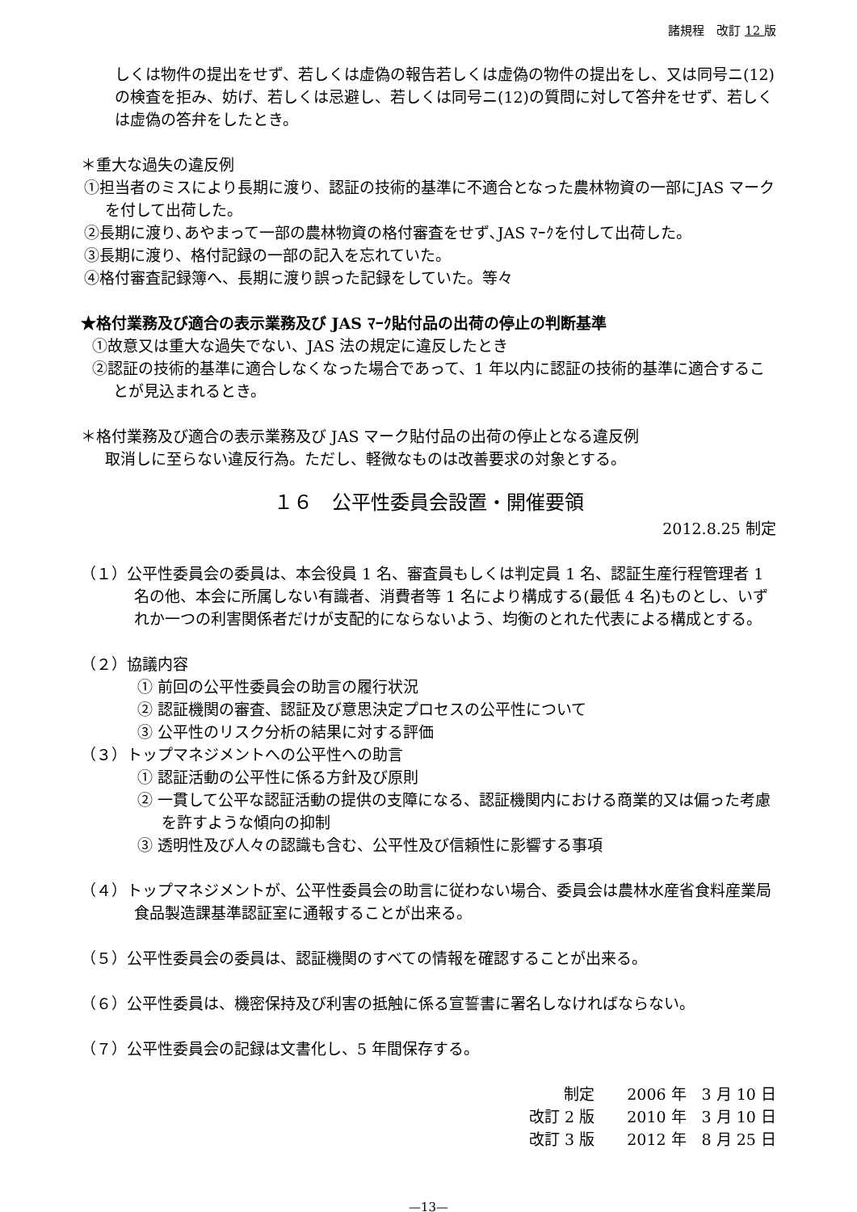諸規程　改訂 12 版
しくは物件の提出をせず、若しくは虚偽の報告若しくは虚偽の物件の提出をし、又は同号ニ(12)の検査を拒み、妨げ、若しくは忌避し、若しくは同号ニ(12)の質問に対して答弁をせず、若しくは虚偽の答弁をしたとき。
＊重大な過失の違反例
①担当者のミスにより長期に渡り、認証の技術的基準に不適合となった農林物資の一部にJAS マークを付して出荷した。
②長期に渡り､あやまって一部の農林物資の格付審査をせず､JAS ﾏｰｸを付して出荷した。
③長期に渡り、格付記録の一部の記入を忘れていた。
④格付審査記録簿へ、長期に渡り誤った記録をしていた。等々
★格付業務及び適合の表示業務及び JAS ﾏｰｸ貼付品の出荷の停止の判断基準
①故意又は重大な過失でない、JAS 法の規定に違反したとき
②認証の技術的基準に適合しなくなった場合であって、1 年以内に認証の技術的基準に適合することが見込まれるとき。
＊格付業務及び適合の表示業務及び JAS マーク貼付品の出荷の停止となる違反例
取消しに至らない違反行為。ただし、軽微なものは改善要求の対象とする。
１６　公平性委員会設置・開催要領
2012.8.25 制定
（１）公平性委員会の委員は、本会役員 1 名、審査員もしくは判定員 1 名、認証生産行程管理者 1 名の他、本会に所属しない有識者、消費者等 1 名により構成する(最低 4 名)ものとし、いずれか一つの利害関係者だけが支配的にならないよう、均衡のとれた代表による構成とする。
（２）協議内容
① 前回の公平性委員会の助言の履行状況
② 認証機関の審査、認証及び意思決定プロセスの公平性について
③ 公平性のリスク分析の結果に対する評価
（３）トップマネジメントへの公平性への助言
① 認証活動の公平性に係る方針及び原則
② 一貫して公平な認証活動の提供の支障になる、認証機関内における商業的又は偏った考慮を許すような傾向の抑制
③ 透明性及び人々の認識も含む、公平性及び信頼性に影響する事項
（４）トップマネジメントが、公平性委員会の助言に従わない場合、委員会は農林水産省食料産業局食品製造課基準認証室に通報することが出来る。
（５）公平性委員会の委員は、認証機関のすべての情報を確認することが出来る。
（６）公平性委員は、機密保持及び利害の抵触に係る宣誓書に署名しなければならない。
（７）公平性委員会の記録は文書化し、5 年間保存する。
| 制定 | 2006 年 3 月 10 日 |
| 改訂 2 版 | 2010 年 3 月 10 日 |
| 改訂 3 版 | 2012 年 8 月 25 日 |
—13—